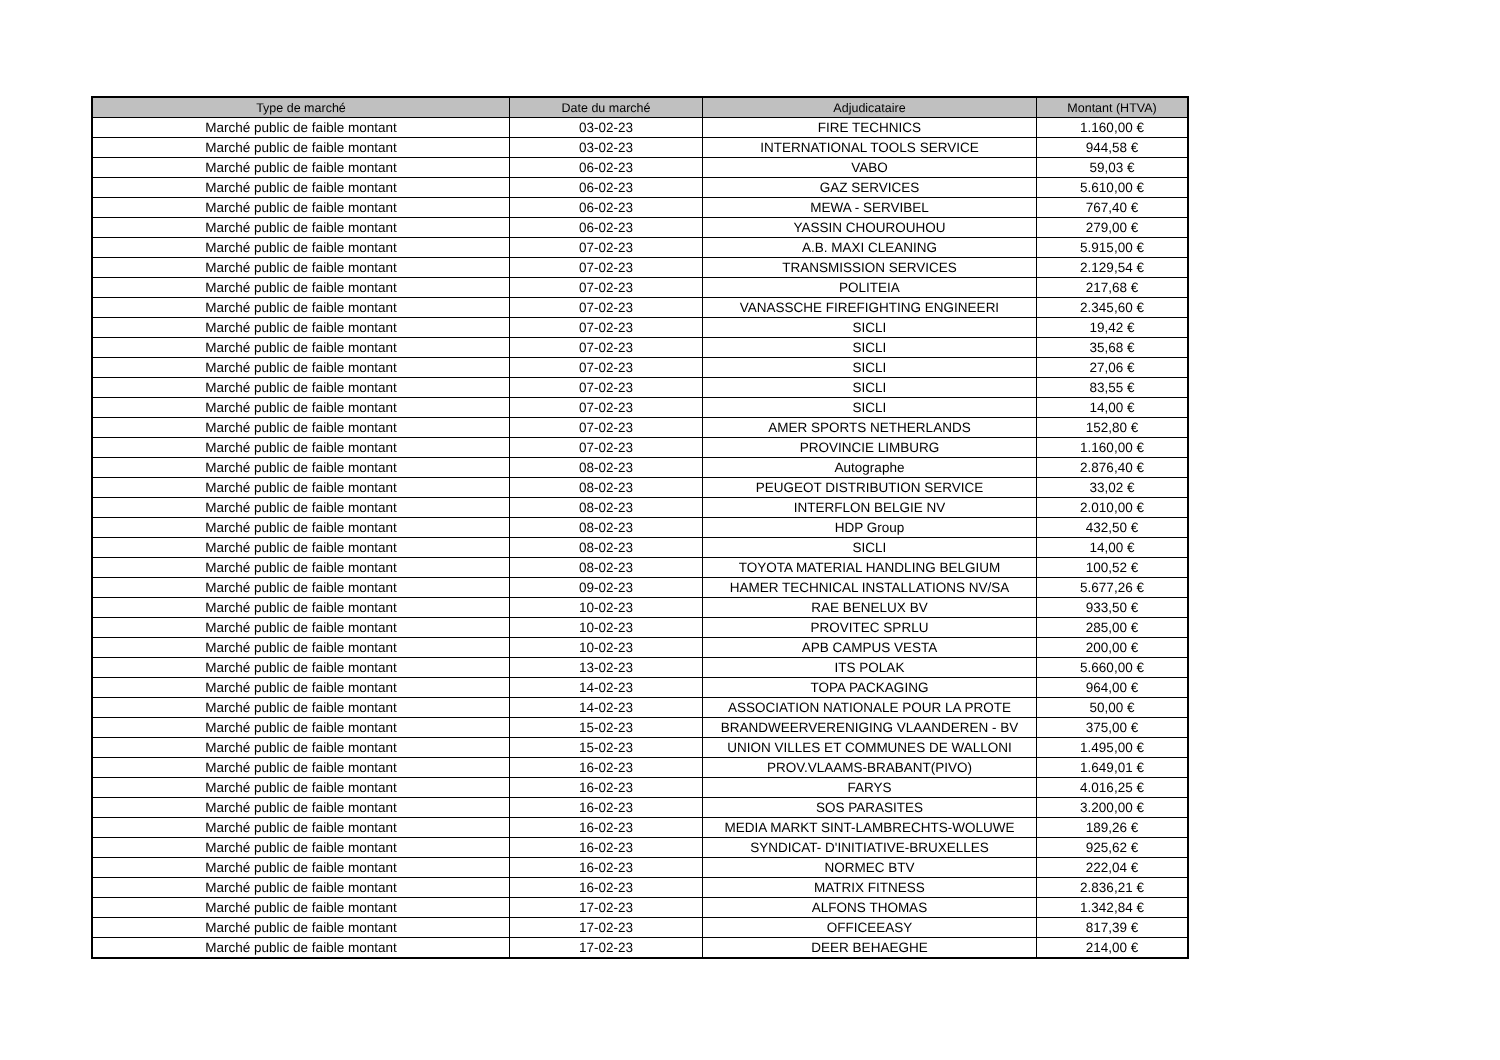| Type de marché | Date du marché | Adjudicataire | Montant (HTVA) |
| --- | --- | --- | --- |
| Marché public de faible montant | 03-02-23 | FIRE TECHNICS | 1.160,00 € |
| Marché public de faible montant | 03-02-23 | INTERNATIONAL TOOLS SERVICE | 944,58 € |
| Marché public de faible montant | 06-02-23 | VABO | 59,03 € |
| Marché public de faible montant | 06-02-23 | GAZ SERVICES | 5.610,00 € |
| Marché public de faible montant | 06-02-23 | MEWA - SERVIBEL | 767,40 € |
| Marché public de faible montant | 06-02-23 | YASSIN CHOUROUHOU | 279,00 € |
| Marché public de faible montant | 07-02-23 | A.B. MAXI CLEANING | 5.915,00 € |
| Marché public de faible montant | 07-02-23 | TRANSMISSION SERVICES | 2.129,54 € |
| Marché public de faible montant | 07-02-23 | POLITEIA | 217,68 € |
| Marché public de faible montant | 07-02-23 | VANASSCHE FIREFIGHTING ENGINEERI | 2.345,60 € |
| Marché public de faible montant | 07-02-23 | SICLI | 19,42 € |
| Marché public de faible montant | 07-02-23 | SICLI | 35,68 € |
| Marché public de faible montant | 07-02-23 | SICLI | 27,06 € |
| Marché public de faible montant | 07-02-23 | SICLI | 83,55 € |
| Marché public de faible montant | 07-02-23 | SICLI | 14,00 € |
| Marché public de faible montant | 07-02-23 | AMER SPORTS NETHERLANDS | 152,80 € |
| Marché public de faible montant | 07-02-23 | PROVINCIE LIMBURG | 1.160,00 € |
| Marché public de faible montant | 08-02-23 | Autographe | 2.876,40 € |
| Marché public de faible montant | 08-02-23 | PEUGEOT DISTRIBUTION SERVICE | 33,02 € |
| Marché public de faible montant | 08-02-23 | INTERFLON BELGIE NV | 2.010,00 € |
| Marché public de faible montant | 08-02-23 | HDP Group | 432,50 € |
| Marché public de faible montant | 08-02-23 | SICLI | 14,00 € |
| Marché public de faible montant | 08-02-23 | TOYOTA MATERIAL HANDLING BELGIUM | 100,52 € |
| Marché public de faible montant | 09-02-23 | HAMER TECHNICAL INSTALLATIONS NV/SA | 5.677,26 € |
| Marché public de faible montant | 10-02-23 | RAE BENELUX BV | 933,50 € |
| Marché public de faible montant | 10-02-23 | PROVITEC SPRLU | 285,00 € |
| Marché public de faible montant | 10-02-23 | APB CAMPUS VESTA | 200,00 € |
| Marché public de faible montant | 13-02-23 | ITS POLAK | 5.660,00 € |
| Marché public de faible montant | 14-02-23 | TOPA PACKAGING | 964,00 € |
| Marché public de faible montant | 14-02-23 | ASSOCIATION NATIONALE POUR LA PROTE | 50,00 € |
| Marché public de faible montant | 15-02-23 | BRANDWEERVERENIGING VLAANDEREN - BV | 375,00 € |
| Marché public de faible montant | 15-02-23 | UNION VILLES ET COMMUNES DE WALLONI | 1.495,00 € |
| Marché public de faible montant | 16-02-23 | PROV.VLAAMS-BRABANT(PIVO) | 1.649,01 € |
| Marché public de faible montant | 16-02-23 | FARYS | 4.016,25 € |
| Marché public de faible montant | 16-02-23 | SOS PARASITES | 3.200,00 € |
| Marché public de faible montant | 16-02-23 | MEDIA MARKT SINT-LAMBRECHTS-WOLUWE | 189,26 € |
| Marché public de faible montant | 16-02-23 | SYNDICAT- D'INITIATIVE-BRUXELLES | 925,62 € |
| Marché public de faible montant | 16-02-23 | NORMEC BTV | 222,04 € |
| Marché public de faible montant | 16-02-23 | MATRIX FITNESS | 2.836,21 € |
| Marché public de faible montant | 17-02-23 | ALFONS THOMAS | 1.342,84 € |
| Marché public de faible montant | 17-02-23 | OFFICEEASY | 817,39 € |
| Marché public de faible montant | 17-02-23 | DEER BEHAEGHE | 214,00 € |